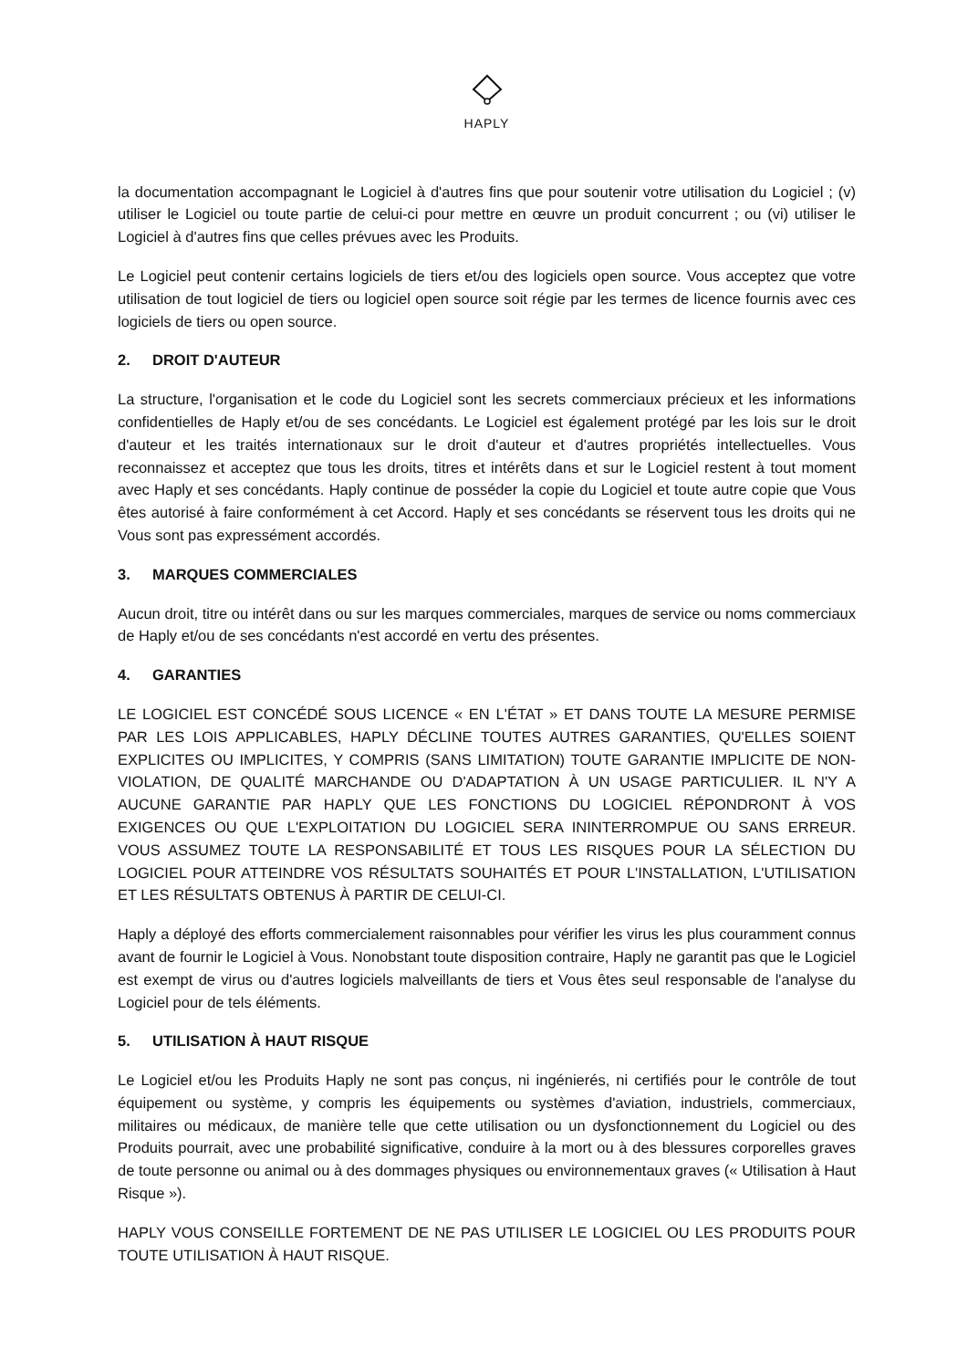HAPLY
la documentation accompagnant le Logiciel à d'autres fins que pour soutenir votre utilisation du Logiciel ; (v) utiliser le Logiciel ou toute partie de celui-ci pour mettre en œuvre un produit concurrent ; ou (vi) utiliser le Logiciel à d'autres fins que celles prévues avec les Produits.
Le Logiciel peut contenir certains logiciels de tiers et/ou des logiciels open source. Vous acceptez que votre utilisation de tout logiciel de tiers ou logiciel open source soit régie par les termes de licence fournis avec ces logiciels de tiers ou open source.
2. DROIT D'AUTEUR
La structure, l'organisation et le code du Logiciel sont les secrets commerciaux précieux et les informations confidentielles de Haply et/ou de ses concédants. Le Logiciel est également protégé par les lois sur le droit d'auteur et les traités internationaux sur le droit d'auteur et d'autres propriétés intellectuelles. Vous reconnaissez et acceptez que tous les droits, titres et intérêts dans et sur le Logiciel restent à tout moment avec Haply et ses concédants. Haply continue de posséder la copie du Logiciel et toute autre copie que Vous êtes autorisé à faire conformément à cet Accord. Haply et ses concédants se réservent tous les droits qui ne Vous sont pas expressément accordés.
3. MARQUES COMMERCIALES
Aucun droit, titre ou intérêt dans ou sur les marques commerciales, marques de service ou noms commerciaux de Haply et/ou de ses concédants n'est accordé en vertu des présentes.
4. GARANTIES
LE LOGICIEL EST CONCÉDÉ SOUS LICENCE « EN L'ÉTAT » ET DANS TOUTE LA MESURE PERMISE PAR LES LOIS APPLICABLES, HAPLY DÉCLINE TOUTES AUTRES GARANTIES, QU'ELLES SOIENT EXPLICITES OU IMPLICITES, Y COMPRIS (SANS LIMITATION) TOUTE GARANTIE IMPLICITE DE NON-VIOLATION, DE QUALITÉ MARCHANDE OU D'ADAPTATION À UN USAGE PARTICULIER. IL N'Y A AUCUNE GARANTIE PAR HAPLY QUE LES FONCTIONS DU LOGICIEL RÉPONDRONT À VOS EXIGENCES OU QUE L'EXPLOITATION DU LOGICIEL SERA ININTERROMPUE OU SANS ERREUR. VOUS ASSUMEZ TOUTE LA RESPONSABILITÉ ET TOUS LES RISQUES POUR LA SÉLECTION DU LOGICIEL POUR ATTEINDRE VOS RÉSULTATS SOUHAITÉS ET POUR L'INSTALLATION, L'UTILISATION ET LES RÉSULTATS OBTENUS À PARTIR DE CELUI-CI.
Haply a déployé des efforts commercialement raisonnables pour vérifier les virus les plus couramment connus avant de fournir le Logiciel à Vous. Nonobstant toute disposition contraire, Haply ne garantit pas que le Logiciel est exempt de virus ou d'autres logiciels malveillants de tiers et Vous êtes seul responsable de l'analyse du Logiciel pour de tels éléments.
5. UTILISATION À HAUT RISQUE
Le Logiciel et/ou les Produits Haply ne sont pas conçus, ni ingénierés, ni certifiés pour le contrôle de tout équipement ou système, y compris les équipements ou systèmes d'aviation, industriels, commerciaux, militaires ou médicaux, de manière telle que cette utilisation ou un dysfonctionnement du Logiciel ou des Produits pourrait, avec une probabilité significative, conduire à la mort ou à des blessures corporelles graves de toute personne ou animal ou à des dommages physiques ou environnementaux graves (« Utilisation à Haut Risque »).
HAPLY VOUS CONSEILLE FORTEMENT DE NE PAS UTILISER LE LOGICIEL OU LES PRODUITS POUR TOUTE UTILISATION À HAUT RISQUE.